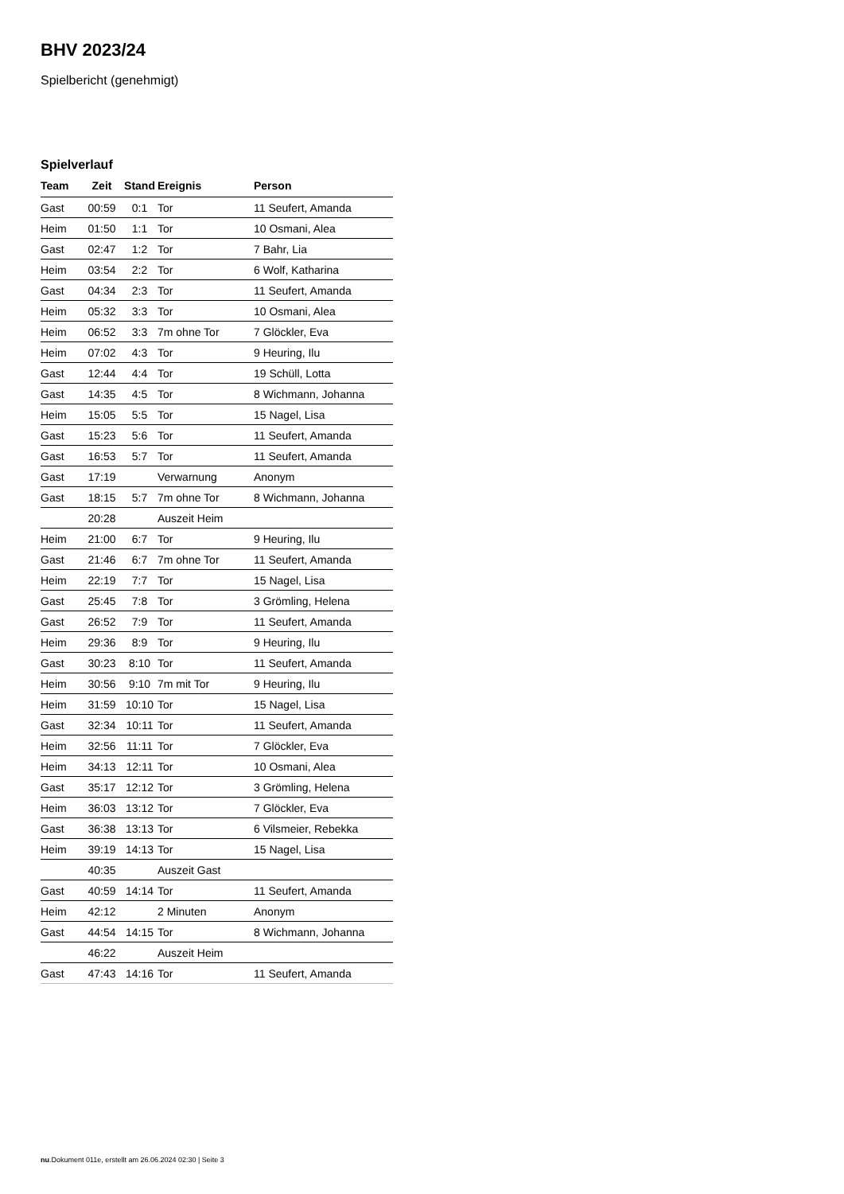BHV 2023/24
Spielbericht (genehmigt)
Spielverlauf
| Team | Zeit | Stand | Ereignis | Person |
| --- | --- | --- | --- | --- |
| Gast | 00:59 | 0:1 | Tor | 11 Seufert, Amanda |
| Heim | 01:50 | 1:1 | Tor | 10 Osmani, Alea |
| Gast | 02:47 | 1:2 | Tor | 7 Bahr, Lia |
| Heim | 03:54 | 2:2 | Tor | 6 Wolf, Katharina |
| Gast | 04:34 | 2:3 | Tor | 11 Seufert, Amanda |
| Heim | 05:32 | 3:3 | Tor | 10 Osmani, Alea |
| Heim | 06:52 | 3:3 | 7m ohne Tor | 7 Glöckler, Eva |
| Heim | 07:02 | 4:3 | Tor | 9 Heuring, Ilu |
| Gast | 12:44 | 4:4 | Tor | 19 Schüll, Lotta |
| Gast | 14:35 | 4:5 | Tor | 8 Wichmann, Johanna |
| Heim | 15:05 | 5:5 | Tor | 15 Nagel, Lisa |
| Gast | 15:23 | 5:6 | Tor | 11 Seufert, Amanda |
| Gast | 16:53 | 5:7 | Tor | 11 Seufert, Amanda |
| Gast | 17:19 | | Verwarnung | Anonym |
| Gast | 18:15 | 5:7 | 7m ohne Tor | 8 Wichmann, Johanna |
| | 20:28 | | Auszeit Heim | |
| Heim | 21:00 | 6:7 | Tor | 9 Heuring, Ilu |
| Gast | 21:46 | 6:7 | 7m ohne Tor | 11 Seufert, Amanda |
| Heim | 22:19 | 7:7 | Tor | 15 Nagel, Lisa |
| Gast | 25:45 | 7:8 | Tor | 3 Grömling, Helena |
| Gast | 26:52 | 7:9 | Tor | 11 Seufert, Amanda |
| Heim | 29:36 | 8:9 | Tor | 9 Heuring, Ilu |
| Gast | 30:23 | 8:10 | Tor | 11 Seufert, Amanda |
| Heim | 30:56 | 9:10 | 7m mit Tor | 9 Heuring, Ilu |
| Heim | 31:59 | 10:10 | Tor | 15 Nagel, Lisa |
| Gast | 32:34 | 10:11 | Tor | 11 Seufert, Amanda |
| Heim | 32:56 | 11:11 | Tor | 7 Glöckler, Eva |
| Heim | 34:13 | 12:11 | Tor | 10 Osmani, Alea |
| Gast | 35:17 | 12:12 | Tor | 3 Grömling, Helena |
| Heim | 36:03 | 13:12 | Tor | 7 Glöckler, Eva |
| Gast | 36:38 | 13:13 | Tor | 6 Vilsmeier, Rebekka |
| Heim | 39:19 | 14:13 | Tor | 15 Nagel, Lisa |
| | 40:35 | | Auszeit Gast | |
| Gast | 40:59 | 14:14 | Tor | 11 Seufert, Amanda |
| Heim | 42:12 | | 2 Minuten | Anonym |
| Gast | 44:54 | 14:15 | Tor | 8 Wichmann, Johanna |
| | 46:22 | | Auszeit Heim | |
| Gast | 47:43 | 14:16 | Tor | 11 Seufert, Amanda |
nu.Dokument 011e, erstellt am 26.06.2024 02:30 | Seite 3